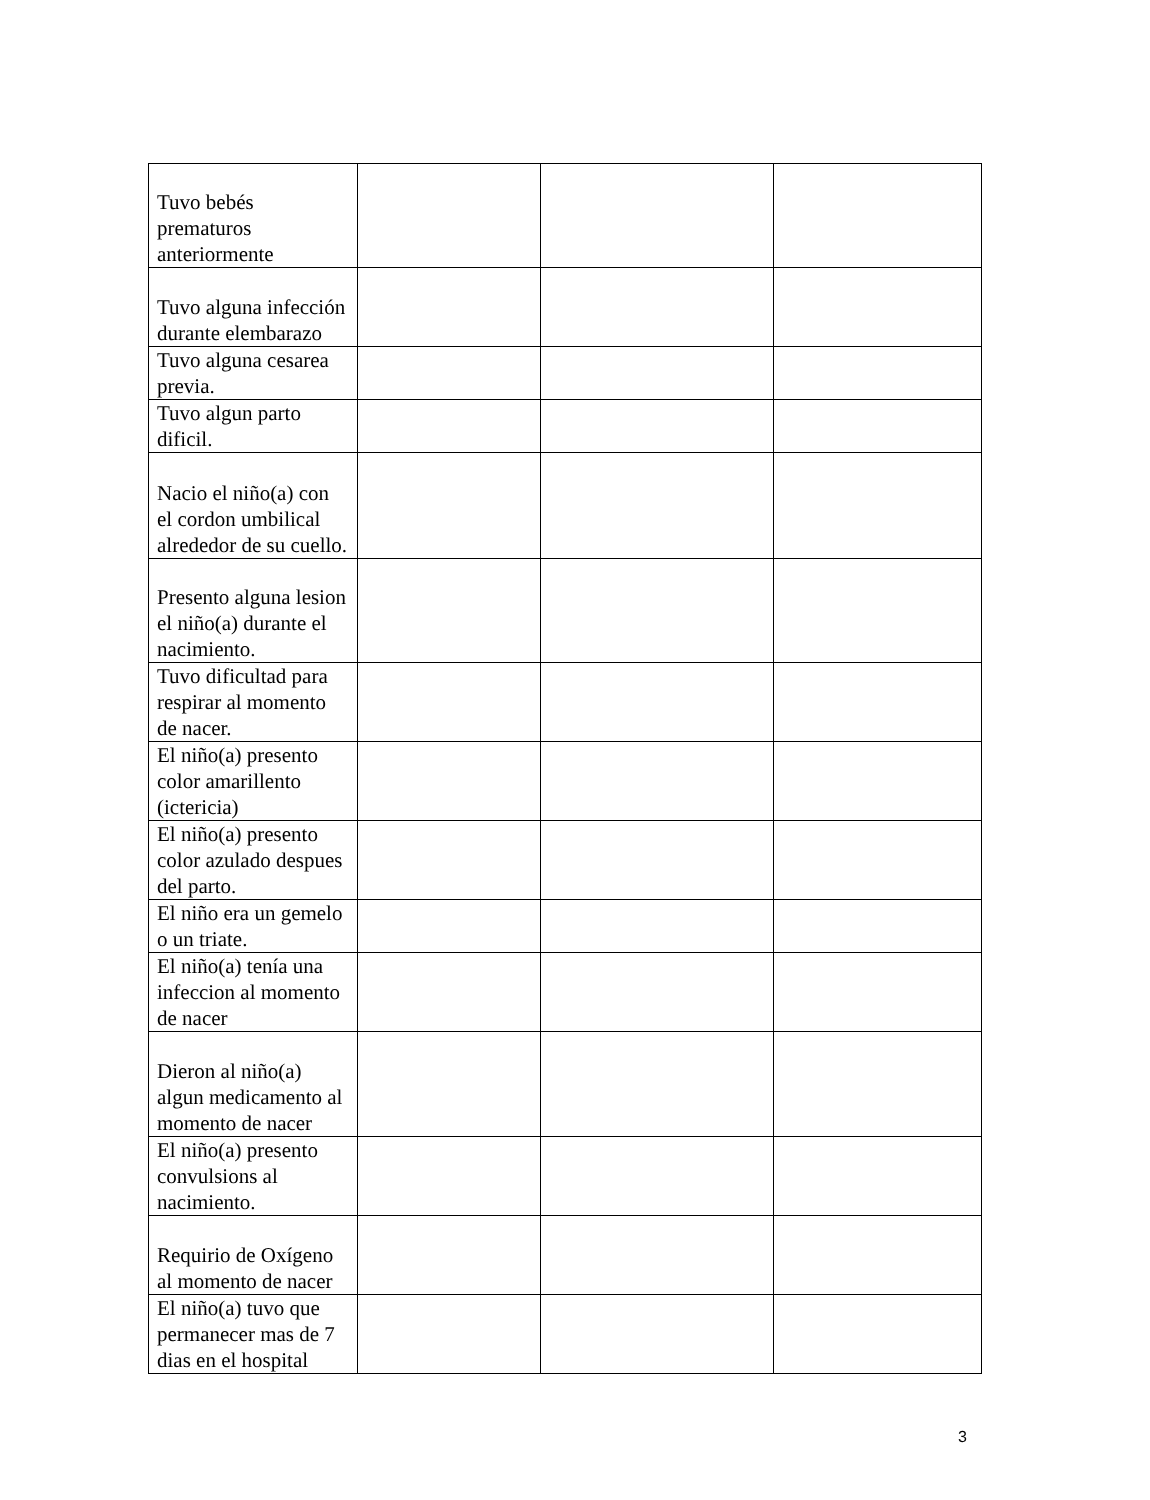| Tuvo bebés prematuros anteriormente | | | |
| Tuvo alguna infección durante elembarazo | | | |
| Tuvo alguna cesarea previa. | | | |
| Tuvo algun parto dificil. | | | |
| Nacio el niño(a) con el cordon umbilical alrededor de su cuello. | | | |
| Presento alguna lesion el niño(a) durante el nacimiento. | | | |
| Tuvo dificultad para respirar al momento de nacer. | | | |
| El niño(a) presento color amarillento (ictericia) | | | |
| El niño(a) presento color azulado despues del parto. | | | |
| El niño era un gemelo o un triate. | | | |
| El niño(a) tenía una infeccion al momento de nacer | | | |
| Dieron al niño(a) algun medicamento al momento de nacer | | | |
| El niño(a) presento convulsions al nacimiento. | | | |
| Requirio de Oxígeno al momento de nacer | | | |
| El niño(a) tuvo que permanecer mas de 7 dias en el hospital | | | |
3